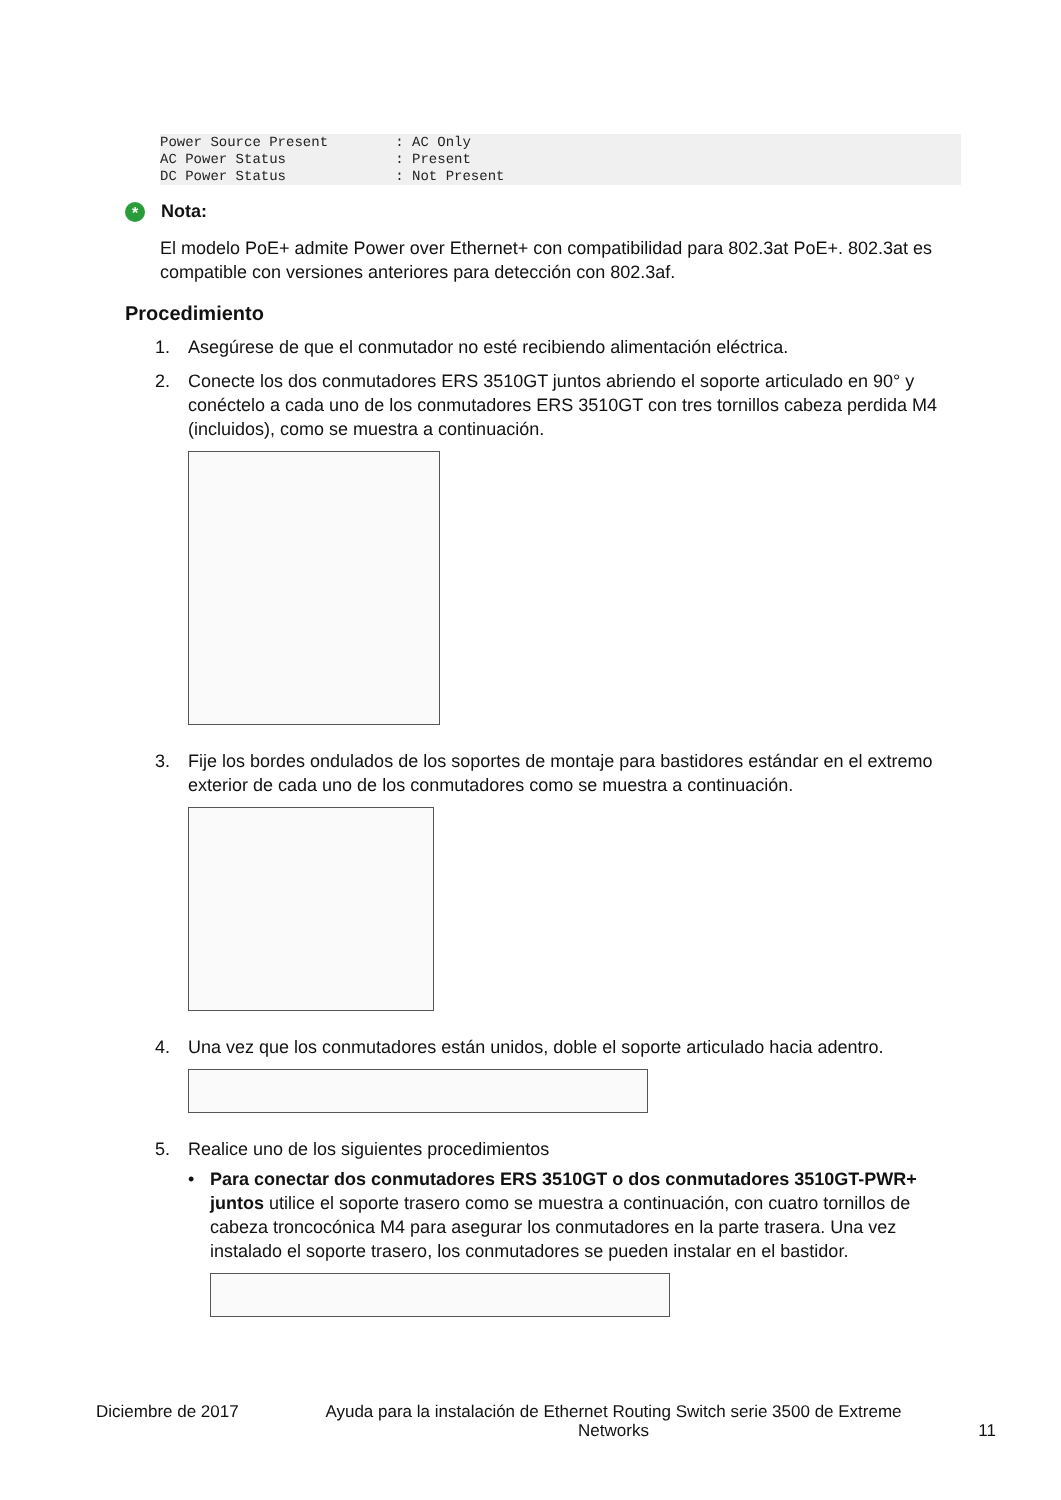Power Source Present        : AC Only
AC Power Status             : Present
DC Power Status             : Not Present
* Nota:
El modelo PoE+ admite Power over Ethernet+ con compatibilidad para 802.3at PoE+. 802.3at es compatible con versiones anteriores para detección con 802.3af.
Procedimiento
1. Asegúrese de que el conmutador no esté recibiendo alimentación eléctrica.
2. Conecte los dos conmutadores ERS 3510GT juntos abriendo el soporte articulado en 90° y conéctelo a cada uno de los conmutadores ERS 3510GT con tres tornillos cabeza perdida M4 (incluidos), como se muestra a continuación.
3. Fije los bordes ondulados de los soportes de montaje para bastidores estándar en el extremo exterior de cada uno de los conmutadores como se muestra a continuación.
4. Una vez que los conmutadores están unidos, doble el soporte articulado hacia adentro.
5. Realice uno de los siguientes procedimientos
• Para conectar dos conmutadores ERS 3510GT o dos conmutadores 3510GT-PWR+ juntos utilice el soporte trasero como se muestra a continuación, con cuatro tornillos de cabeza troncocónica M4 para asegurar los conmutadores en la parte trasera. Una vez instalado el soporte trasero, los conmutadores se pueden instalar en el bastidor.
Diciembre de 2017 Ayuda para la instalación de Ethernet Routing Switch serie 3500 de Extreme Networks 11